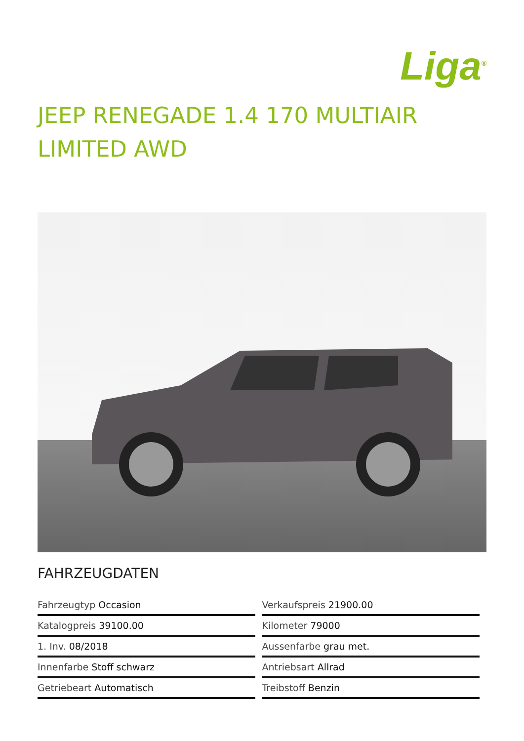Liga<sup>®</sup>
JEEP RENEGADE 1.4 170 MULTIAIR LIMITED AWD
FAHRZEUGDATEN
| Fahrzeugtyp Occasion | Verkaufspreis 21900.00 |
| Katalogpreis 39100.00 | Kilometer 79000 |
| 1. Inv. 08/2018 | Aussenfarbe grau met. |
| Innenfarbe Stoff schwarz | Antriebsart Allrad |
| Getriebeart Automatisch | Treibstoff Benzin |